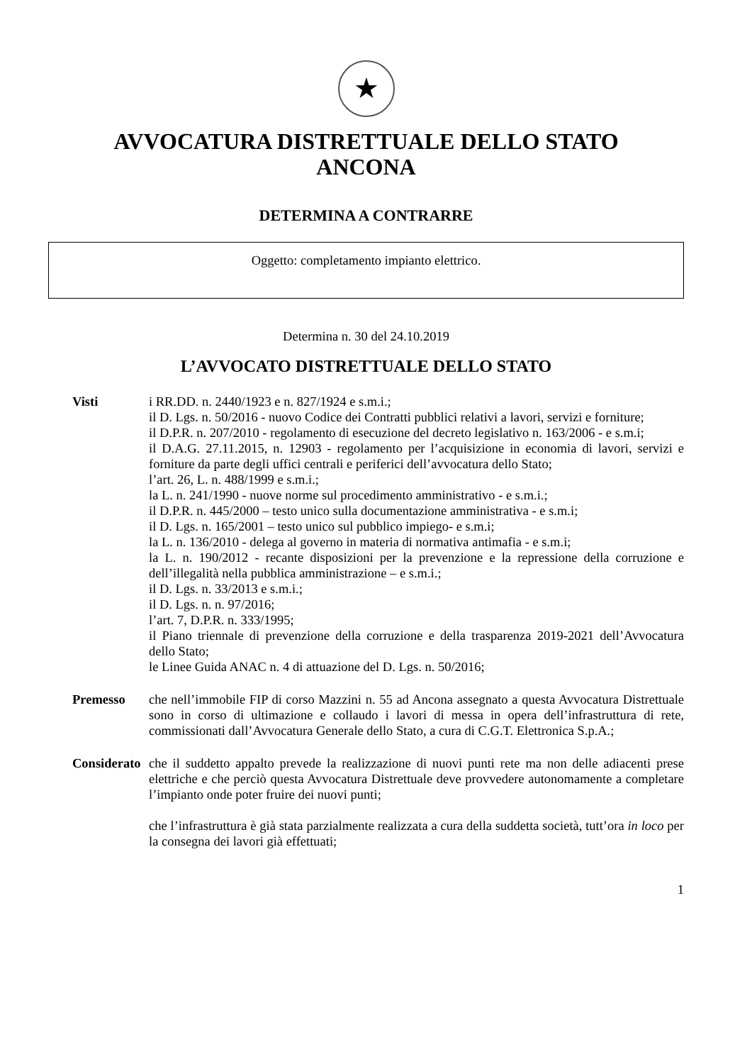★
AVVOCATURA DISTRETTUALE DELLO STATO
ANCONA
DETERMINA A CONTRARRE
Oggetto: completamento impianto elettrico.
Determina n. 30 del 24.10.2019
L’AVVOCATO DISTRETTUALE DELLO STATO
Visti i RR.DD. n. 2440/1923 e n. 827/1924 e s.m.i.;
il D. Lgs. n. 50/2016 - nuovo Codice dei Contratti pubblici relativi a lavori, servizi e forniture;
il D.P.R. n. 207/2010 - regolamento di esecuzione del decreto legislativo n. 163/2006 - e s.m.i;
il D.A.G. 27.11.2015, n. 12903 - regolamento per l’acquisizione in economia di lavori, servizi e forniture da parte degli uffici centrali e periferici dell’avvocatura dello Stato;
l’art. 26, L. n. 488/1999 e s.m.i.;
la L. n. 241/1990 - nuove norme sul procedimento amministrativo - e s.m.i.;
il D.P.R. n. 445/2000 – testo unico sulla documentazione amministrativa - e s.m.i;
il D. Lgs. n. 165/2001 – testo unico sul pubblico impiego- e s.m.i;
la L. n. 136/2010 - delega al governo in materia di normativa antimafia - e s.m.i;
la L. n. 190/2012 - recante disposizioni per la prevenzione e la repressione della corruzione e dell’illegalità nella pubblica amministrazione – e s.m.i.;
il D. Lgs. n. 33/2013 e s.m.i.;
il D. Lgs. n. n. 97/2016;
l’art. 7, D.P.R. n. 333/1995;
il Piano triennale di prevenzione della corruzione e della trasparenza 2019-2021 dell’Avvocatura dello Stato;
le Linee Guida ANAC n. 4 di attuazione del D. Lgs. n. 50/2016;
Premesso che nell’immobile FIP di corso Mazzini n. 55 ad Ancona assegnato a questa Avvocatura Distrettuale sono in corso di ultimazione e collaudo i lavori di messa in opera dell’infrastruttura di rete, commissionati dall’Avvocatura Generale dello Stato, a cura di C.G.T. Elettronica S.p.A.;
Considerato che il suddetto appalto prevede la realizzazione di nuovi punti rete ma non delle adiacenti prese elettriche e che perciò questa Avvocatura Distrettuale deve provvedere autonomamente a completare l’impianto onde poter fruire dei nuovi punti;
che l’infrastruttura è già stata parzialmente realizzata a cura della suddetta società, tutt’ora in loco per la consegna dei lavori già effettuati;
1